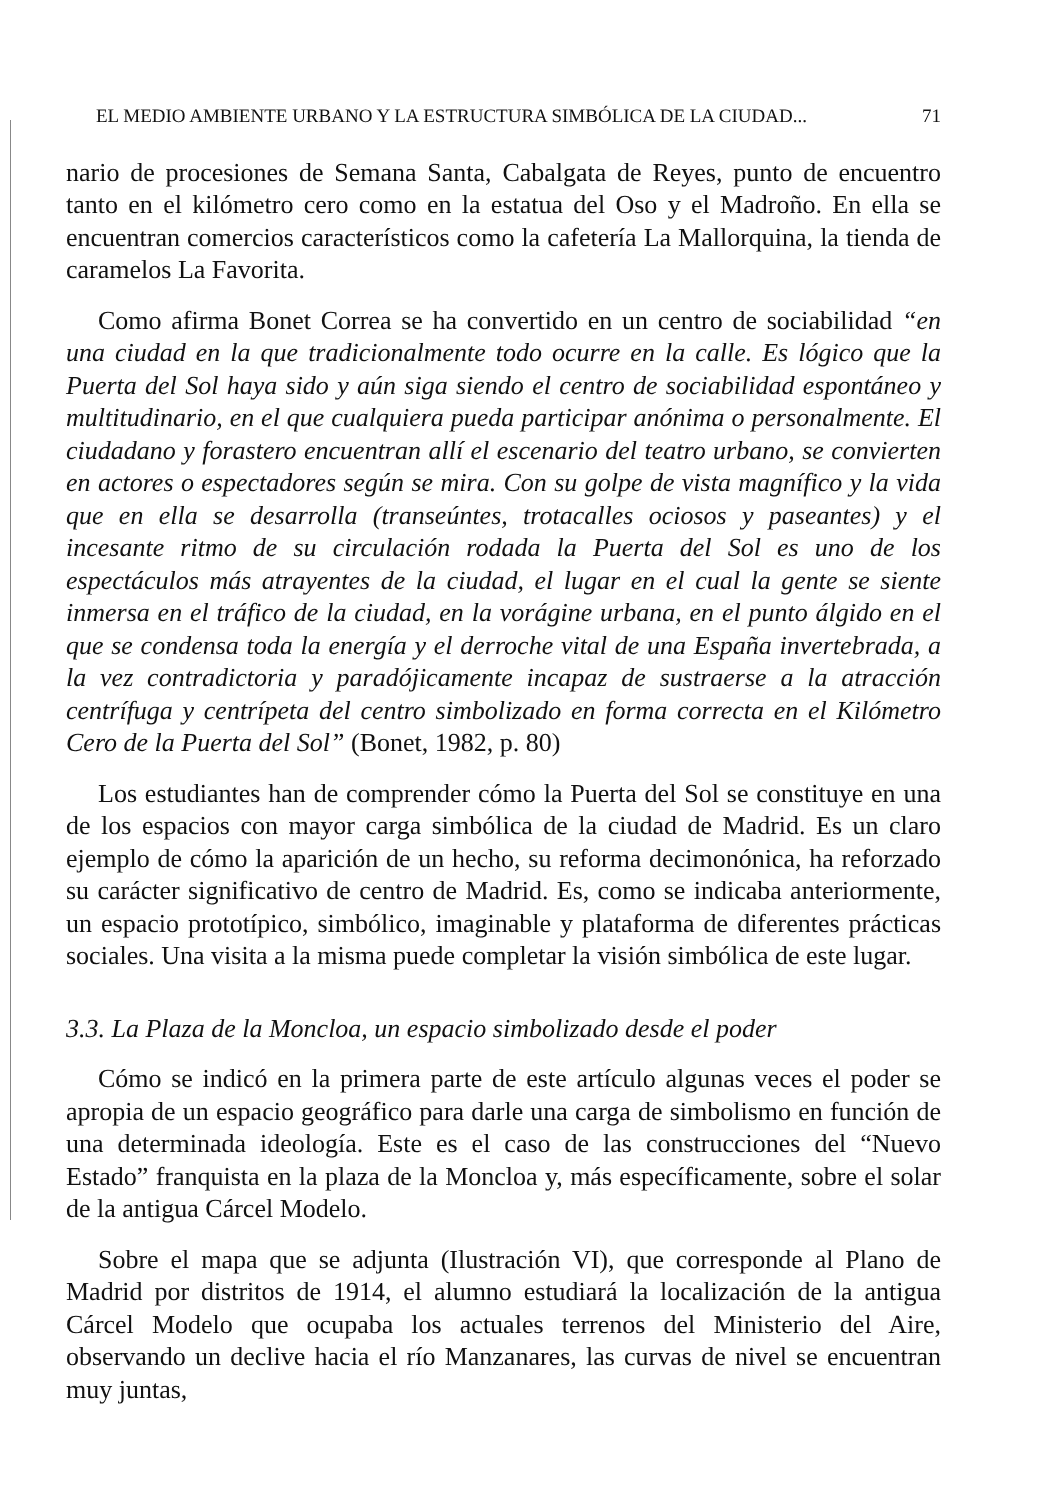EL MEDIO AMBIENTE URBANO Y LA ESTRUCTURA SIMBÓLICA DE LA CIUDAD... 71
nario de procesiones de Semana Santa, Cabalgata de Reyes, punto de encuentro tanto en el kilómetro cero como en la estatua del Oso y el Madroño. En ella se encuentran comercios característicos como la cafetería La Mallorquina, la tienda de caramelos La Favorita.
Como afirma Bonet Correa se ha convertido en un centro de sociabilidad “en una ciudad en la que tradicionalmente todo ocurre en la calle. Es lógico que la Puerta del Sol haya sido y aún siga siendo el centro de sociabilidad espontáneo y multitudinario, en el que cualquiera pueda participar anónima o personalmente. El ciudadano y forastero encuentran allí el escenario del teatro urbano, se convierten en actores o espectadores según se mira. Con su golpe de vista magnífico y la vida que en ella se desarrolla (transeúntes, trotacalles ociosos y paseantes) y el incesante ritmo de su circulación rodada la Puerta del Sol es uno de los espectáculos más atrayentes de la ciudad, el lugar en el cual la gente se siente inmersa en el tráfico de la ciudad, en la vorágine urbana, en el punto álgido en el que se condensa toda la energía y el derroche vital de una España invertebrada, a la vez contradictoria y paradójicamente incapaz de sustraerse a la atracción centrífuga y centrípeta del centro simbolizado en forma correcta en el Kilómetro Cero de la Puerta del Sol” (Bonet, 1982, p. 80)
Los estudiantes han de comprender cómo la Puerta del Sol se constituye en una de los espacios con mayor carga simbólica de la ciudad de Madrid. Es un claro ejemplo de cómo la aparición de un hecho, su reforma decimonónica, ha reforzado su carácter significativo de centro de Madrid. Es, como se indicaba anteriormente, un espacio prototípico, simbólico, imaginable y plataforma de diferentes prácticas sociales. Una visita a la misma puede completar la visión simbólica de este lugar.
3.3. La Plaza de la Moncloa, un espacio simbolizado desde el poder
Cómo se indicó en la primera parte de este artículo algunas veces el poder se apropia de un espacio geográfico para darle una carga de simbolismo en función de una determinada ideología. Este es el caso de las construcciones del “Nuevo Estado” franquista en la plaza de la Moncloa y, más específicamente, sobre el solar de la antigua Cárcel Modelo.
Sobre el mapa que se adjunta (Ilustración VI), que corresponde al Plano de Madrid por distritos de 1914, el alumno estudiará la localización de la antigua Cárcel Modelo que ocupaba los actuales terrenos del Ministerio del Aire, observando un declive hacia el río Manzanares, las curvas de nivel se encuentran muy juntas,